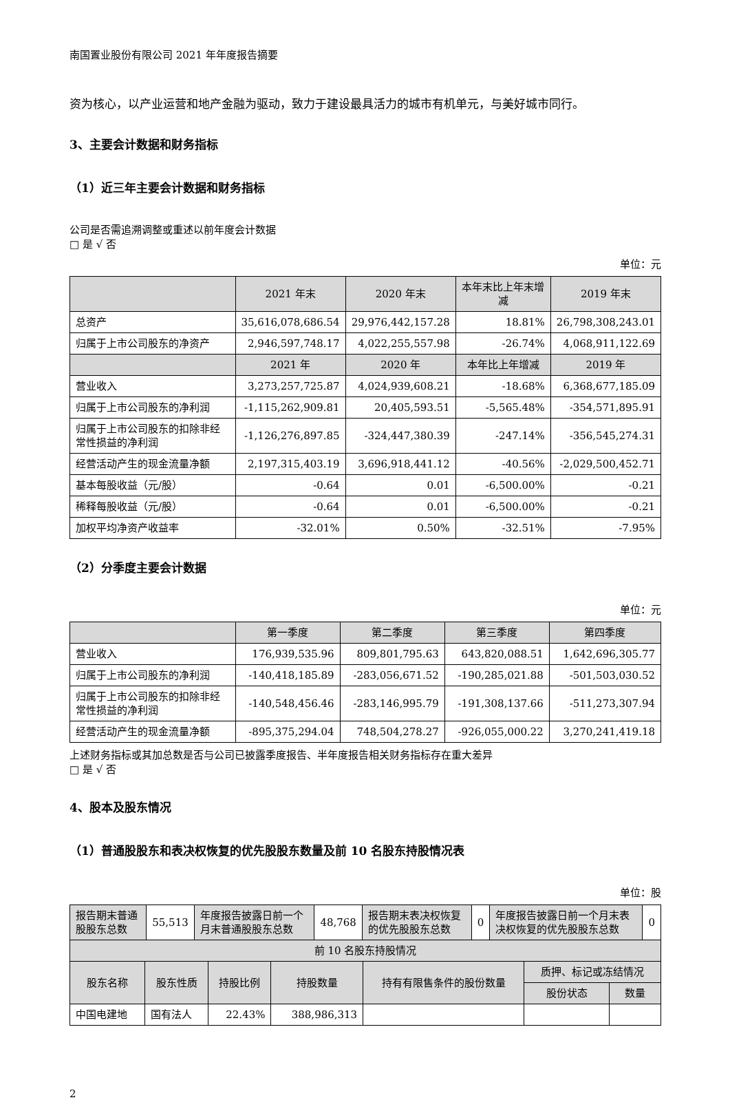南国置业股份有限公司 2021 年年度报告摘要
资为核心，以产业运营和地产金融为驱动，致力于建设最具活力的城市有机单元，与美好城市同行。
3、主要会计数据和财务指标
（1）近三年主要会计数据和财务指标
公司是否需追溯调整或重述以前年度会计数据
□ 是 √ 否
单位：元
| | 2021 年末 | 2020 年末 | 本年末比上年末增减 | 2019 年末 |
| --- | --- | --- | --- | --- |
| 总资产 | 35,616,078,686.54 | 29,976,442,157.28 | 18.81% | 26,798,308,243.01 |
| 归属于上市公司股东的净资产 | 2,946,597,748.17 | 4,022,255,557.98 | -26.74% | 4,068,911,122.69 |
| | 2021 年 | 2020 年 | 本年比上年增减 | 2019 年 |
| 营业收入 | 3,273,257,725.87 | 4,024,939,608.21 | -18.68% | 6,368,677,185.09 |
| 归属于上市公司股东的净利润 | -1,115,262,909.81 | 20,405,593.51 | -5,565.48% | -354,571,895.91 |
| 归属于上市公司股东的扣除非经常性损益的净利润 | -1,126,276,897.85 | -324,447,380.39 | -247.14% | -356,545,274.31 |
| 经营活动产生的现金流量净额 | 2,197,315,403.19 | 3,696,918,441.12 | -40.56% | -2,029,500,452.71 |
| 基本每股收益（元/股） | -0.64 | 0.01 | -6,500.00% | -0.21 |
| 稀释每股收益（元/股） | -0.64 | 0.01 | -6,500.00% | -0.21 |
| 加权平均净资产收益率 | -32.01% | 0.50% | -32.51% | -7.95% |
（2）分季度主要会计数据
单位：元
| | 第一季度 | 第二季度 | 第三季度 | 第四季度 |
| --- | --- | --- | --- | --- |
| 营业收入 | 176,939,535.96 | 809,801,795.63 | 643,820,088.51 | 1,642,696,305.77 |
| 归属于上市公司股东的净利润 | -140,418,185.89 | -283,056,671.52 | -190,285,021.88 | -501,503,030.52 |
| 归属于上市公司股东的扣除非经常性损益的净利润 | -140,548,456.46 | -283,146,995.79 | -191,308,137.66 | -511,273,307.94 |
| 经营活动产生的现金流量净额 | -895,375,294.04 | 748,504,278.27 | -926,055,000.22 | 3,270,241,419.18 |
上述财务指标或其加总数是否与公司已披露季度报告、半年度报告相关财务指标存在重大差异
□ 是 √ 否
4、股本及股东情况
（1）普通股股东和表决权恢复的优先股股东数量及前 10 名股东持股情况表
单位：股
| 报告期末普通股股东总数 | 55,513 | 年度报告披露日前一个月末普通股股东总数 | 48,768 | 报告期末表决权恢复的优先股股东总数 | 0 | 年度报告披露日前一个月末表决权恢复的优先股股东总数 | 0 |
| 前 10 名股东持股情况 | | | | | | |
| --- | --- | --- | --- | --- | --- | --- |
| 股东名称 | 股东性质 | 持股比例 | 持股数量 | 持有有限售条件的股份数量 | 质押、标记或冻结情况 | |
| | | | | | 股份状态 | 数量 |
| 中国电建地 | 国有法人 | 22.43% | 388,986,313 | | | |
2